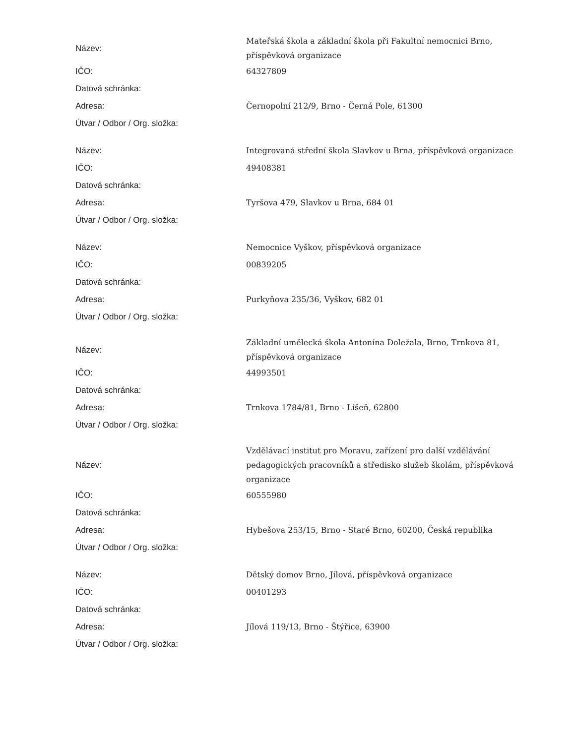| Název: | Mateřská škola a základní škola při Fakultní nemocnici Brno, příspěvková organizace |
| IČO: | 64327809 |
| Datová schránka: | |
| Adresa: | Černopolní 212/9, Brno - Černá Pole, 61300 |
| Útvar / Odbor / Org. složka: | |
| Název: | Integrovaná střední škola Slavkov u Brna, příspěvková organizace |
| IČO: | 49408381 |
| Datová schránka: | |
| Adresa: | Tyršova 479, Slavkov u Brna, 684 01 |
| Útvar / Odbor / Org. složka: | |
| Název: | Nemocnice Vyškov, příspěvková organizace |
| IČO: | 00839205 |
| Datová schránka: | |
| Adresa: | Purkyňova 235/36, Vyškov, 682 01 |
| Útvar / Odbor / Org. složka: | |
| Název: | Základní umělecká škola Antonína Doležala, Brno, Trnkova 81, příspěvková organizace |
| IČO: | 44993501 |
| Datová schránka: | |
| Adresa: | Trnkova 1784/81, Brno - Líšeň, 62800 |
| Útvar / Odbor / Org. složka: | |
| Název: | Vzdělávací institut pro Moravu, zařízení pro další vzdělávání pedagogických pracovníků a středisko služeb školám, příspěvková organizace |
| IČO: | 60555980 |
| Datová schránka: | |
| Adresa: | Hybešova 253/15, Brno - Staré Brno, 60200, Česká republika |
| Útvar / Odbor / Org. složka: | |
| Název: | Dětský domov Brno, Jílová, příspěvková organizace |
| IČO: | 00401293 |
| Datová schránka: | |
| Adresa: | Jílová 119/13, Brno - Štýřice, 63900 |
| Útvar / Odbor / Org. složka: | |